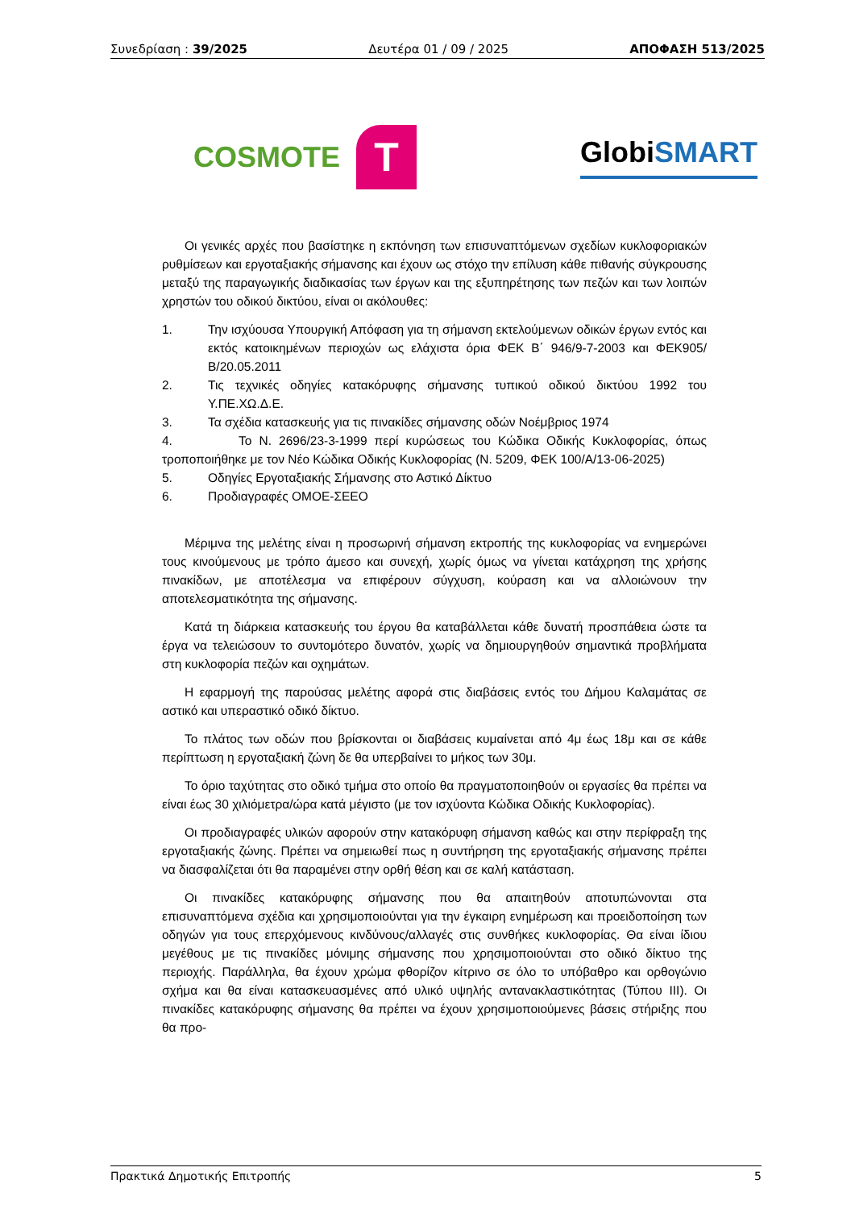Συνεδρίαση : 39/2025 Δευτέρα 01 / 09 / 2025 ΑΠΟΦΑΣΗ 513/2025
COSMOTE
T
GlobiSMART
Οι γενικές αρχές που βασίστηκε η εκπόνηση των επισυναπτόμενων σχεδίων κυκλοφοριακών ρυθμίσεων και εργοταξιακής σήμανσης και έχουν ως στόχο την επίλυση κάθε πιθανής σύγκρουσης μεταξύ της παραγωγικής διαδικασίας των έργων και της εξυπηρέτησης των πεζών και των λοιπών χρηστών του οδικού δικτύου, είναι οι ακόλουθες:
1. Την ισχύουσα Υπουργική Απόφαση για τη σήμανση εκτελούμενων οδικών έργων εντός και εκτός κατοικημένων περιοχών ως ελάχιστα όρια ΦΕΚ Β΄ 946/9-7-2003 και ΦΕΚ905/Β/20.05.2011
2. Τις τεχνικές οδηγίες κατακόρυφης σήμανσης τυπικού οδικού δικτύου 1992 του Υ.ΠΕ.ΧΩ.Δ.Ε.
3. Τα σχέδια κατασκευής για τις πινακίδες σήμανσης οδών Νοέμβριος 1974
4. Το Ν. 2696/23-3-1999 περί κυρώσεως του Κώδικα Οδικής Κυκλοφορίας, όπως τροποποιήθηκε με τον Νέο Κώδικα Οδικής Κυκλοφορίας (Ν. 5209, ΦΕΚ 100/Α/13-06-2025)
5. Οδηγίες Εργοταξιακής Σήμανσης στο Αστικό Δίκτυο
6. Προδιαγραφές ΟΜΟΕ-ΣΕΕΟ
Μέριμνα της μελέτης είναι η προσωρινή σήμανση εκτροπής της κυκλοφορίας να ενημερώνει τους κινούμενους με τρόπο άμεσο και συνεχή, χωρίς όμως να γίνεται κατάχρηση της χρήσης πινακίδων, με αποτέλεσμα να επιφέρουν σύγχυση, κούραση και να αλλοιώνουν την αποτελεσματικότητα της σήμανσης.
Κατά τη διάρκεια κατασκευής του έργου θα καταβάλλεται κάθε δυνατή προσπάθεια ώστε τα έργα να τελειώσουν το συντομότερο δυνατόν, χωρίς να δημιουργηθούν σημαντικά προβλήματα στη κυκλοφορία πεζών και οχημάτων.
Η εφαρμογή της παρούσας μελέτης αφορά στις διαβάσεις εντός του Δήμου Καλαμάτας σε αστικό και υπεραστικό οδικό δίκτυο.
Το πλάτος των οδών που βρίσκονται οι διαβάσεις κυμαίνεται από 4μ έως 18μ και σε κάθε περίπτωση η εργοταξιακή ζώνη δε θα υπερβαίνει το μήκος των 30μ.
Το όριο ταχύτητας στο οδικό τμήμα στο οποίο θα πραγματοποιηθούν οι εργασίες θα πρέπει να είναι έως 30 χιλιόμετρα/ώρα κατά μέγιστο (με τον ισχύοντα Κώδικα Οδικής Κυκλοφορίας).
Οι προδιαγραφές υλικών αφορούν στην κατακόρυφη σήμανση καθώς και στην περίφραξη της εργοταξιακής ζώνης. Πρέπει να σημειωθεί πως η συντήρηση της εργοταξιακής σήμανσης πρέπει να διασφαλίζεται ότι θα παραμένει στην ορθή θέση και σε καλή κατάσταση.
Οι πινακίδες κατακόρυφης σήμανσης που θα απαιτηθούν αποτυπώνονται στα επισυναπτόμενα σχέδια και χρησιμοποιούνται για την έγκαιρη ενημέρωση και προειδοποίηση των οδηγών για τους επερχόμενους κινδύνους/αλλαγές στις συνθήκες κυκλοφορίας. Θα είναι ίδιου μεγέθους με τις πινακίδες μόνιμης σήμανσης που χρησιμοποιούνται στο οδικό δίκτυο της περιοχής. Παράλληλα, θα έχουν χρώμα φθορίζον κίτρινο σε όλο το υπόβαθρο και ορθογώνιο σχήμα και θα είναι κατασκευασμένες από υλικό υψηλής αντανακλαστικότητας (Τύπου ΙΙΙ). Οι πινακίδες κατακόρυφης σήμανσης θα πρέπει να έχουν χρησιμοποιούμενες βάσεις στήριξης που θα προ-
Πρακτικά Δημοτικής Επιτροπής 5